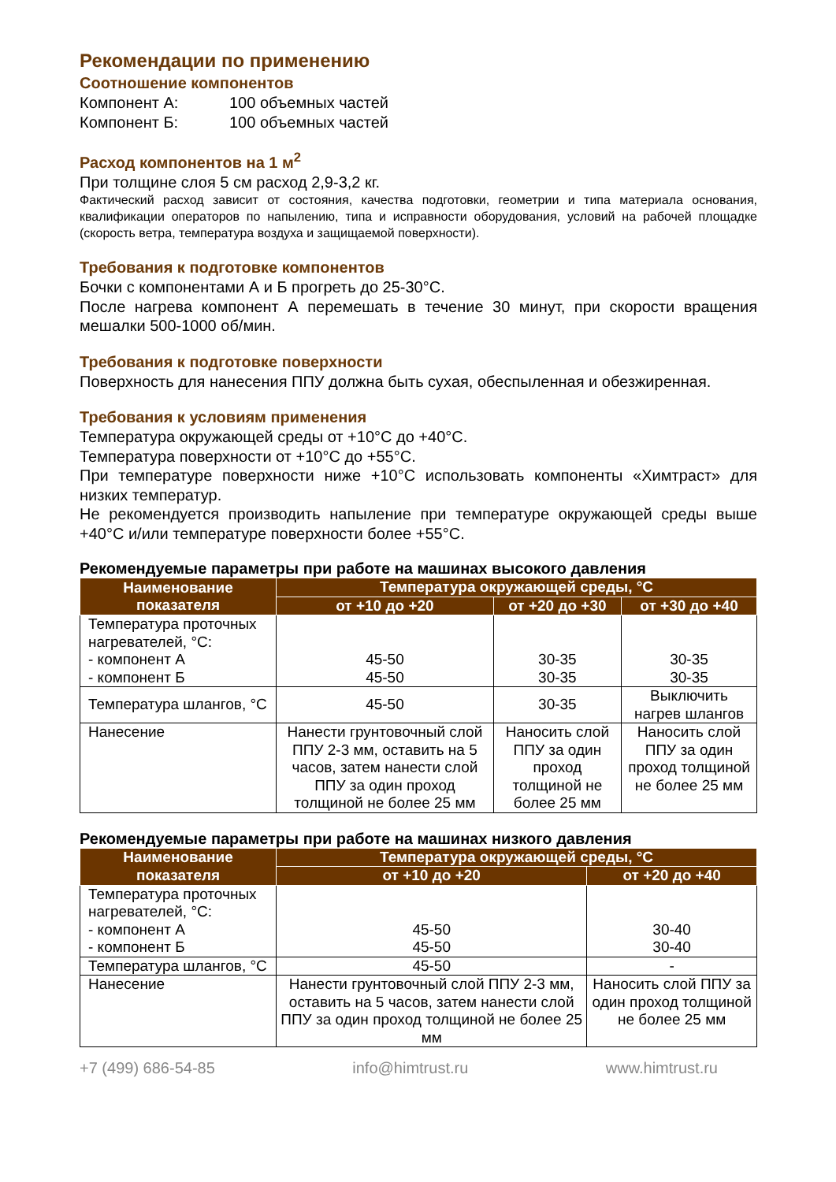Рекомендации по применению
Соотношение компонентов
Компонент А: 100 объемных частей
Компонент Б: 100 объемных частей
Расход компонентов на 1 м<sup>2</sup>
При толщине слоя 5 см расход 2,9-3,2 кг.
Фактический расход зависит от состояния, качества подготовки, геометрии и типа материала основания, квалификации операторов по напылению, типа и исправности оборудования, условий на рабочей площадке (скорость ветра, температура воздуха и защищаемой поверхности).
Требования к подготовке компонентов
Бочки с компонентами А и Б прогреть до 25-30°С.
После нагрева компонент А перемешать в течение 30 минут, при скорости вращения мешалки 500-1000 об/мин.
Требования к подготовке поверхности
Поверхность для нанесения ППУ должна быть сухая, обеспыленная и обезжиренная.
Требования к условиям применения
Температура окружающей среды от +10°С до +40°С.
Температура поверхности от +10°С до +55°С.
При температуре поверхности ниже +10°С использовать компоненты «Химтраст» для низких температур.
Не рекомендуется производить напыление при температуре окружающей среды выше +40°С и/или температуре поверхности более +55°С.
Рекомендуемые параметры при работе на машинах высокого давления
| Наименование показателя | Температура окружающей среды, °С | | |
| --- | --- | --- | --- |
| | от +10 до +20 | от +20 до +30 | от +30 до +40 |
| Температура проточных нагревателей, °С: - компонент А - компонент Б | 45-50 45-50 | 30-35 30-35 | 30-35 30-35 |
| Температура шлангов, °С | 45-50 | 30-35 | Выключить нагрев шлангов |
| Нанесение | Нанести грунтовочный слой ППУ 2-3 мм, оставить на 5 часов, затем нанести слой ППУ за один проход толщиной не более 25 мм | Наносить слой ППУ за один проход толщиной не более 25 мм | Наносить слой ППУ за один проход толщиной не более 25 мм |
Рекомендуемые параметры при работе на машинах низкого давления
| Наименование показателя | Температура окружающей среды, °С | |
| --- | --- | --- |
| | от +10 до +20 | от +20 до +40 |
| Температура проточных нагревателей, °С: - компонент А - компонент Б | 45-50 45-50 | 30-40 30-40 |
| Температура шлангов, °С | 45-50 | - |
| Нанесение | Нанести грунтовочный слой ППУ 2-3 мм, оставить на 5 часов, затем нанести слой ППУ за один проход толщиной не более 25 мм | Наносить слой ППУ за один проход толщиной не более 25 мм |
+7 (499) 686-54-85 info@himtrust.ru www.himtrust.ru